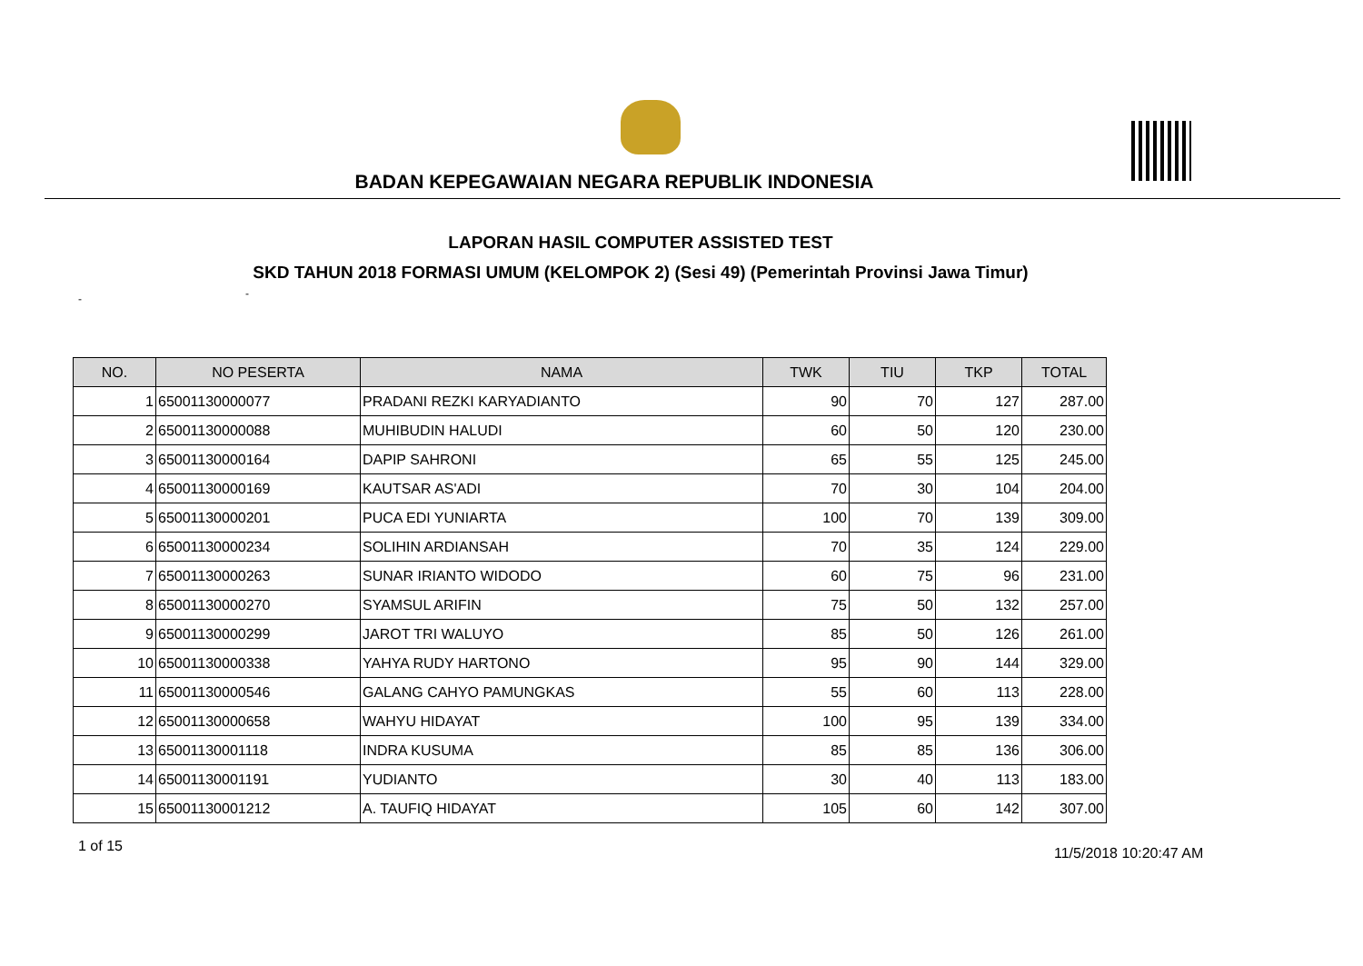BADAN KEPEGAWAIAN NEGARA REPUBLIK INDONESIA
LAPORAN HASIL COMPUTER ASSISTED TEST
SKD TAHUN 2018 FORMASI UMUM (KELOMPOK 2) (Sesi 49) (Pemerintah Provinsi Jawa Timur)
- -
| NO. | NO PESERTA | NAMA | TWK | TIU | TKP | TOTAL |
| --- | --- | --- | --- | --- | --- | --- |
| 1 | 65001130000077 | PRADANI REZKI KARYADIANTO | 90 | 70 | 127 | 287.00 |
| 2 | 65001130000088 | MUHIBUDIN HALUDI | 60 | 50 | 120 | 230.00 |
| 3 | 65001130000164 | DAPIP SAHRONI | 65 | 55 | 125 | 245.00 |
| 4 | 65001130000169 | KAUTSAR AS'ADI | 70 | 30 | 104 | 204.00 |
| 5 | 65001130000201 | PUCA EDI YUNIARTA | 100 | 70 | 139 | 309.00 |
| 6 | 65001130000234 | SOLIHIN ARDIANSAH | 70 | 35 | 124 | 229.00 |
| 7 | 65001130000263 | SUNAR IRIANTO WIDODO | 60 | 75 | 96 | 231.00 |
| 8 | 65001130000270 | SYAMSUL ARIFIN | 75 | 50 | 132 | 257.00 |
| 9 | 65001130000299 | JAROT TRI WALUYO | 85 | 50 | 126 | 261.00 |
| 10 | 65001130000338 | YAHYA RUDY HARTONO | 95 | 90 | 144 | 329.00 |
| 11 | 65001130000546 | GALANG CAHYO PAMUNGKAS | 55 | 60 | 113 | 228.00 |
| 12 | 65001130000658 | WAHYU HIDAYAT | 100 | 95 | 139 | 334.00 |
| 13 | 65001130001118 | INDRA KUSUMA | 85 | 85 | 136 | 306.00 |
| 14 | 65001130001191 | YUDIANTO | 30 | 40 | 113 | 183.00 |
| 15 | 65001130001212 | A. TAUFIQ HIDAYAT | 105 | 60 | 142 | 307.00 |
1 of 15 11/5/2018 10:20:47 AM